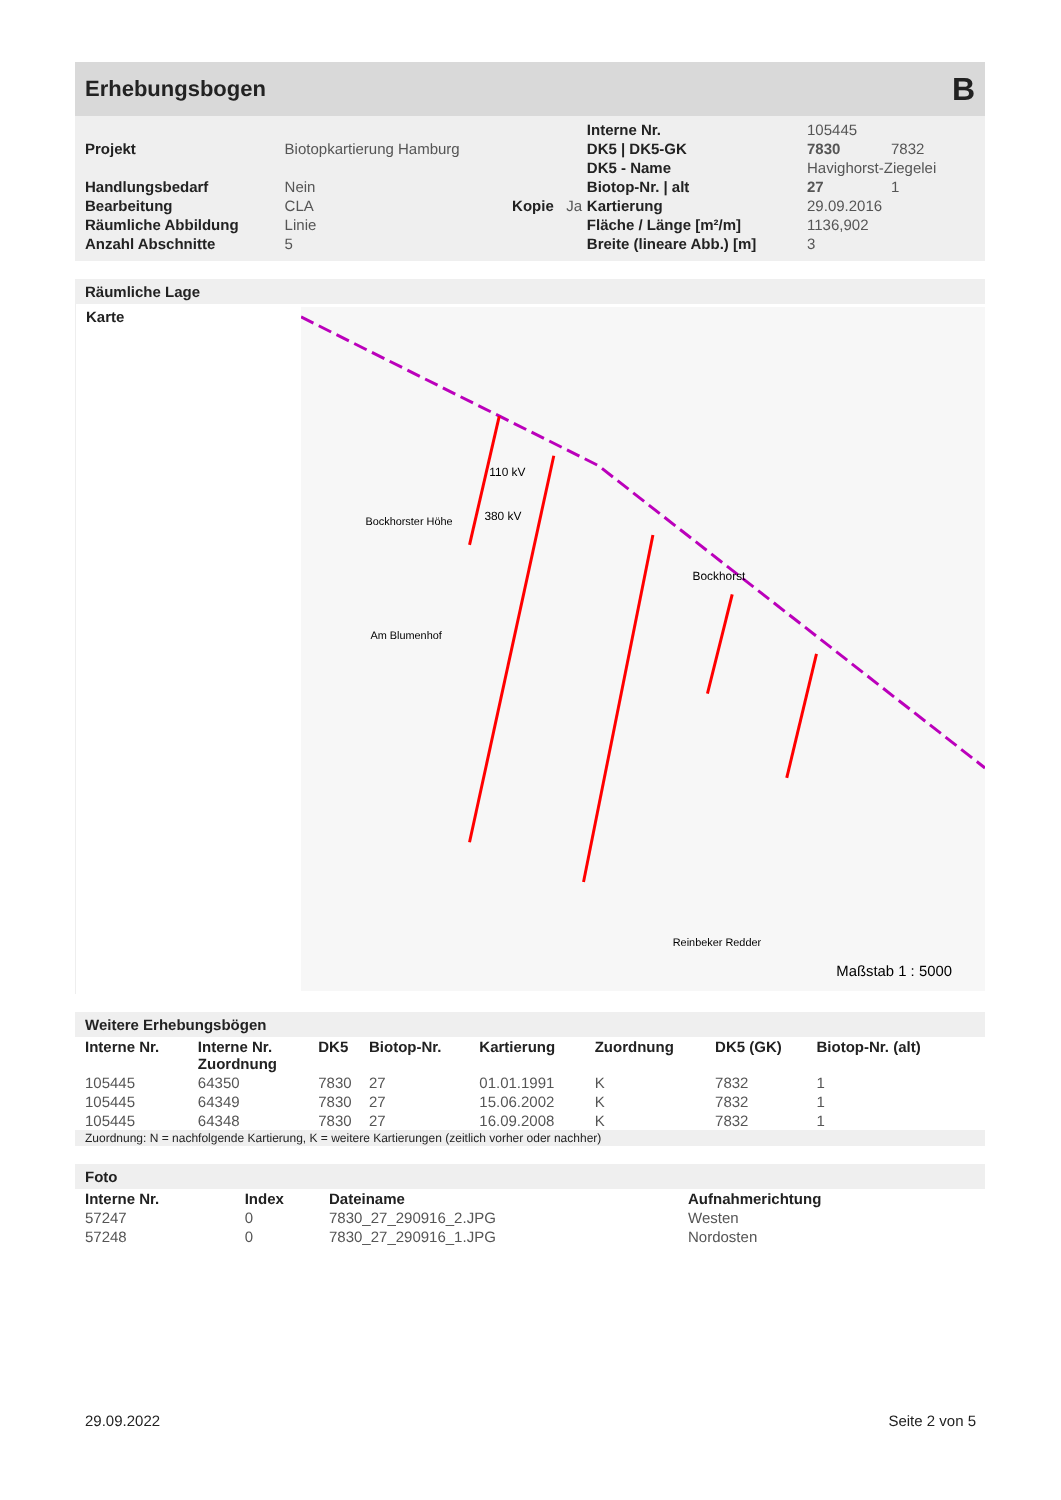Erhebungsbogen
B
| | | | | Interne Nr. | 105445 | |
| Projekt | Biotopkartierung Hamburg | | | DK5 / DK5-GK | 7830 | 7832 |
| | | | | DK5 - Name | Havighorst-Ziegelei | |
| Handlungsbedarf | Nein | | | Biotop-Nr. / alt | 27 | 1 |
| Bearbeitung | CLA | Kopie | Ja | Kartierung | 29.09.2016 | |
| Räumliche Abbildung | Linie | | | Fläche / Länge [m²/m] | 1136,902 | |
| Anzahl Abschnitte | 5 | | | Breite (lineare Abb.) [m] | 3 | |
Räumliche Lage
Karte
110 kV
380 kV
Bockhorst
Bockhorster Höhe
Am Blumenhof
Reinbeker Redder
Maßstab 1 : 5000
Weitere Erhebungsbögen
| Interne Nr. | Interne Nr. Zuordnung | DK5 | Biotop-Nr. | Kartierung | Zuordnung | DK5 (GK) | Biotop-Nr. (alt) |
| --- | --- | --- | --- | --- | --- | --- | --- |
| 105445 | 64350 | 7830 | 27 | 01.01.1991 | K | 7832 | 1 |
| 105445 | 64349 | 7830 | 27 | 15.06.2002 | K | 7832 | 1 |
| 105445 | 64348 | 7830 | 27 | 16.09.2008 | K | 7832 | 1 |
Zuordnung: N = nachfolgende Kartierung, K = weitere Kartierungen (zeitlich vorher oder nachher)
Foto
| Interne Nr. | Index | Dateiname | Aufnahmerichtung |
| --- | --- | --- | --- |
| 57247 | 0 | 7830_27_290916_2.JPG | Westen |
| 57248 | 0 | 7830_27_290916_1.JPG | Nordosten |
29.09.2022 Seite 2 von 5